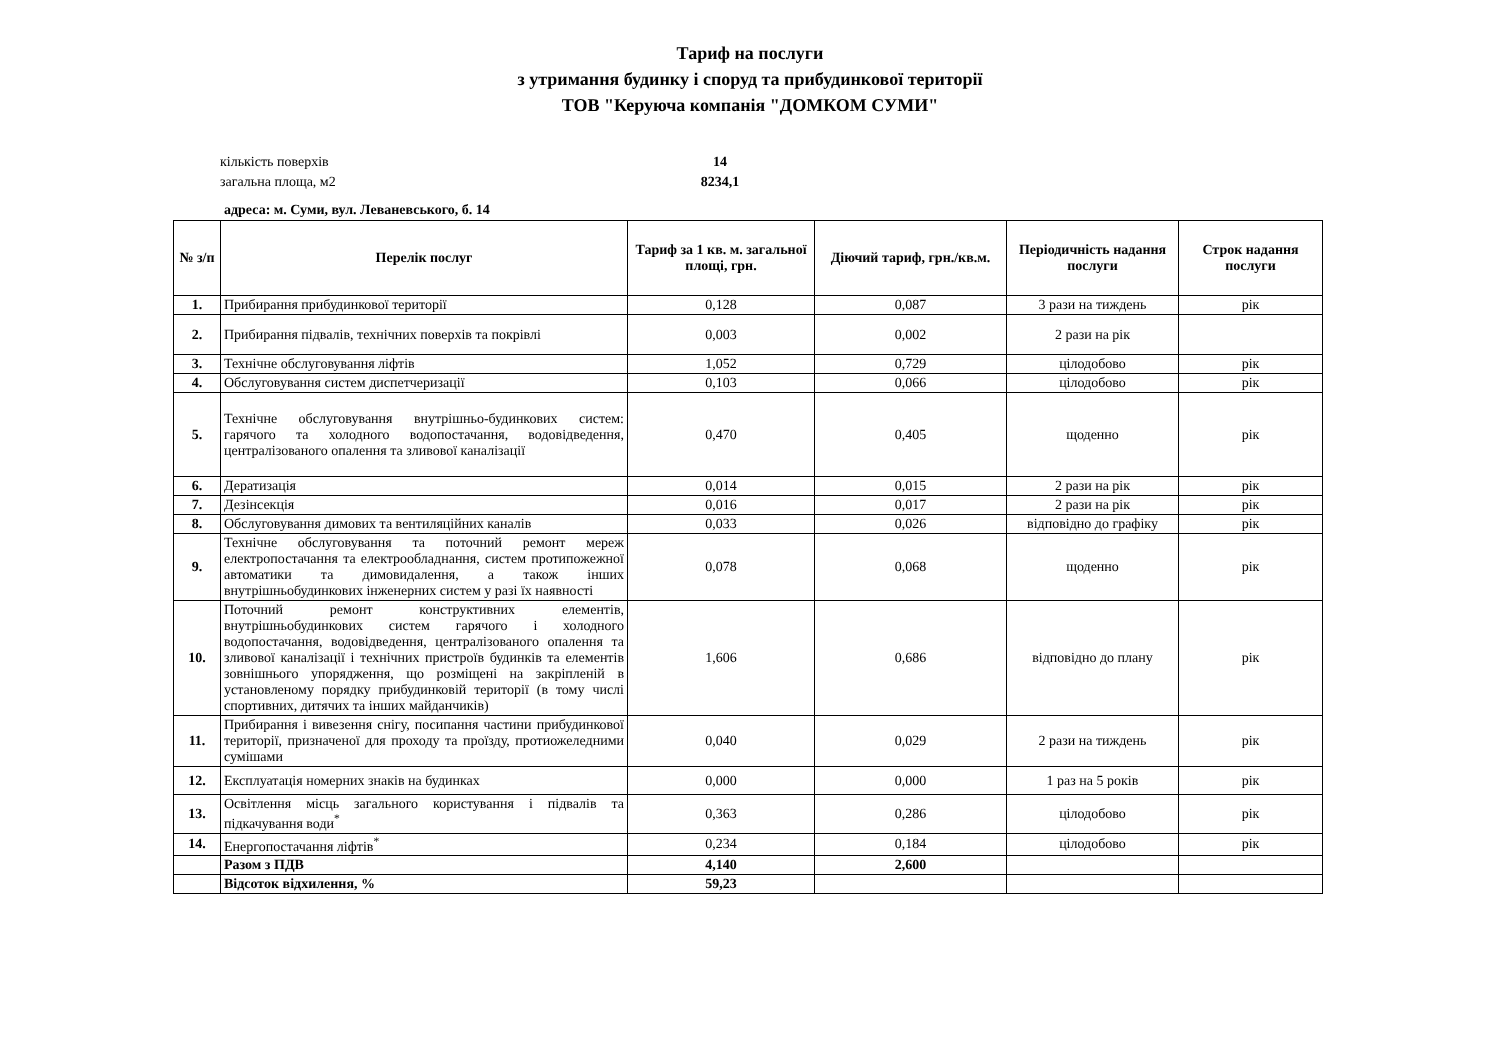Тариф на послуги
з утримання будинку і споруд та прибудинкової території
ТОВ "Керуюча компанія "ДОМКОМ СУМИ"
кількість поверхів 14
загальна площа, м2 8234,1
адреса: м. Суми, вул. Леваневського, б. 14
| № з/п | Перелік послуг | Тариф за 1 кв. м. загальної площі, грн. | Діючий тариф, грн./кв.м. | Періодичність надання послуги | Строк надання послуги |
| --- | --- | --- | --- | --- | --- |
| 1. | Прибирання прибудинкової території | 0,128 | 0,087 | 3 рази на тиждень | рік |
| 2. | Прибирання підвалів, технічних поверхів та покрівлі | 0,003 | 0,002 | 2 рази на рік | |
| 3. | Технічне обслуговування ліфтів | 1,052 | 0,729 | цілодобово | рік |
| 4. | Обслуговування систем диспетчеризації | 0,103 | 0,066 | цілодобово | рік |
| 5. | Технічне обслуговування внутрішньо-будинкових систем: гарячого та холодного водопостачання, водовідведення, централізованого опалення та зливової каналізації | 0,470 | 0,405 | щоденно | рік |
| 6. | Дератизація | 0,014 | 0,015 | 2 рази на рік | рік |
| 7. | Дезінсекція | 0,016 | 0,017 | 2 рази на рік | рік |
| 8. | Обслуговування димових та вентиляційних каналів | 0,033 | 0,026 | відповідно до графіку | рік |
| 9. | Технічне обслуговування та поточний ремонт мереж електропостачання та електрообладнання, систем протипожежної автоматики та димовидалення, а також інших внутрішньобудинкових інженерних систем у разі їх наявності | 0,078 | 0,068 | щоденно | рік |
| 10. | Поточний ремонт конструктивних елементів, внутрішньобудинкових систем гарячого і холодного водопостачання, водовідведення, централізованого опалення та зливової каналізації і технічних пристроїв будинків та елементів зовнішнього упорядження, що розміщені на закріпленій в установленому порядку прибудинковій території (в тому числі спортивних, дитячих та інших майданчиків) | 1,606 | 0,686 | відповідно до плану | рік |
| 11. | Прибирання і вивезення снігу, посипання частини прибудинкової території, призначеної для проходу та проїзду, протиожеледними сумішами | 0,040 | 0,029 | 2 рази на тиждень | рік |
| 12. | Експлуатація номерних знаків на будинках | 0,000 | 0,000 | 1 раз на 5 років | рік |
| 13. | Освітлення місць загального користування і підвалів та підкачування води<sup>*</sup> | 0,363 | 0,286 | цілодобово | рік |
| 14. | Енергопостачання ліфтів<sup>*</sup> | 0,234 | 0,184 | цілодобово | рік |
| | Разом з ПДВ | 4,140 | 2,600 | | |
| | Відсоток відхилення, % | 59,23 | | | |